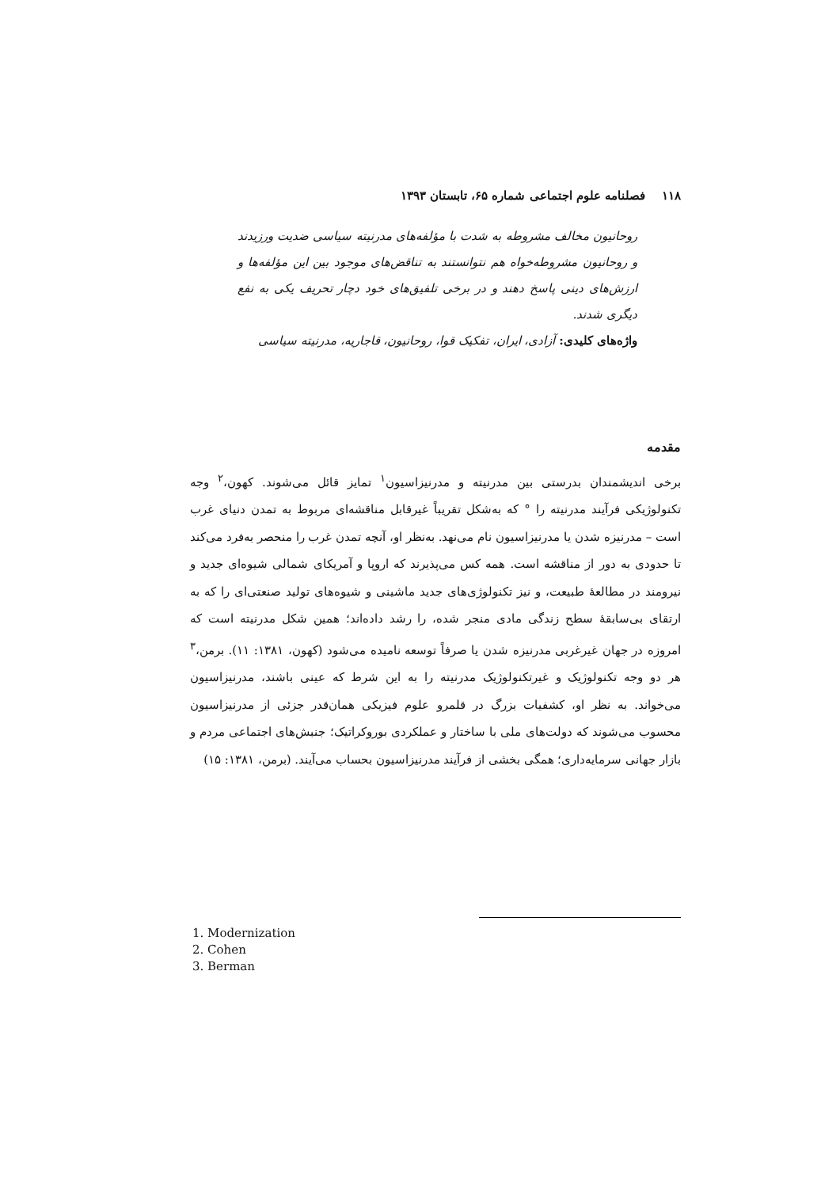۱۱۸ فصلنامه علوم اجتماعی شماره ۶۵، تابستان ۱۳۹۳
روحانیون مخالف مشروطه به شدت با مؤلفه‌های مدرنیته سیاسی ضدیت ورزیدند و روحانیون مشروطه‌خواه هم نتوانستند به تناقض‌های موجود بین این مؤلفه‌ها و ارزش‌های دینی پاسخ دهند و در برخی تلفیق‌های خود دچار تحریف یکی به نفع دیگری شدند.
واژه‌های کلیدی: آزادی، ایران، تفکیک قوا، روحانیون، قاجاریه، مدرنیته سیاسی
مقدمه
برخی اندیشمندان بدرستی بین مدرنیته و مدرنیزاسیون<sup>۱</sup> تمایز قائل می‌شوند. کهون،<sup>۲</sup> وجه تکنولوژیکی فرآیند مدرنیته را ° که به‌شکل تقریباً غیرقابل مناقشه‌ای مربوط به تمدن دنیای غرب است – مدرنیزه شدن یا مدرنیزاسیون نام می‌نهد. به‌نظر او، آنچه تمدن غرب را منحصر به‌فرد می‌کند تا حدودی به دور از مناقشه است. همه کس می‌پذیرند که اروپا و آمریکای شمالی شیوه‌ای جدید و نیرومند در مطالعهٔ طبیعت، و نیز تکنولوژی‌های جدید ماشینی و شیوه‌های تولید صنعتی‌ای را که به ارتقای بی‌سابقهٔ سطح زندگی مادی منجر شده، را رشد داده‌اند؛ همین شکل مدرنیته است که امروزه در جهان غیرغربی مدرنیزه شدن یا صرفاً توسعه نامیده می‌شود (کهون، ۱۳۸۱: ۱۱). برمن،<sup>۳</sup> هر دو وجه تکنولوژیک و غیرتکنولوژیک مدرنیته را به این شرط که عینی باشند، مدرنیزاسیون می‌خواند. به نظر او، کشفیات بزرگ در قلمرو علوم فیزیکی همان‌قدر جزئی از مدرنیزاسیون محسوب می‌شوند که دولت‌های ملی با ساختار و عملکردی بوروکراتیک؛ جنبش‌های اجتماعی مردم و بازار جهانی سرمایه‌داری؛ همگی بخشی از فرآیند مدرنیزاسیون بحساب می‌آیند. (برمن، ۱۳۸۱: ۱۵)
1. Modernization
2. Cohen
3. Berman